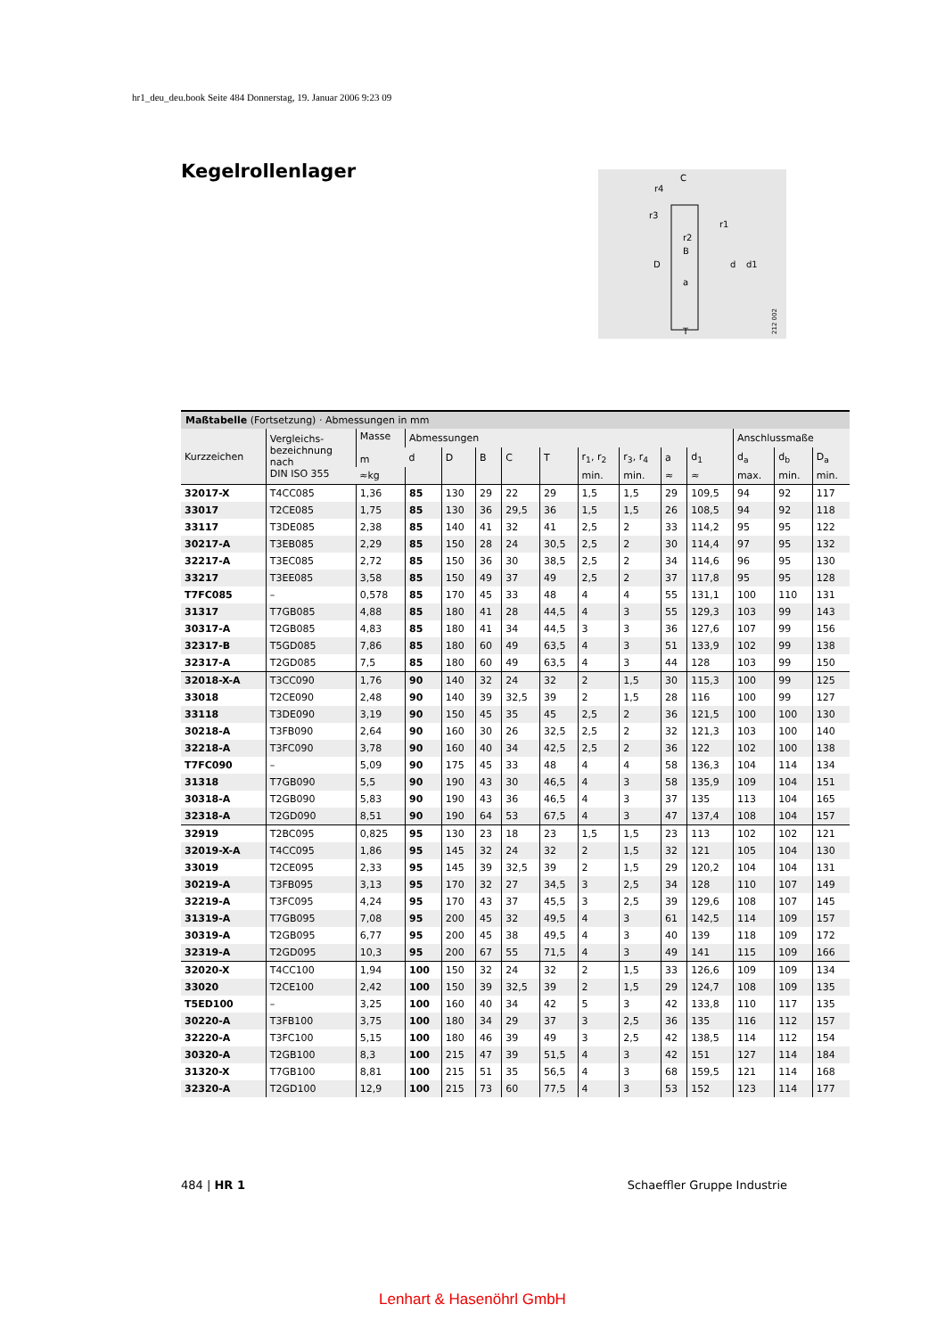hr1_deu_deu.book Seite 484 Donnerstag, 19. Januar 2006 9:23 09
Kegelrollenlager
C
D
d
d1
B
a
T
r4
r3
r1
r2
212 002
Maßtabelle (Fortsetzung) · Abmessungen in mm
| Kurzzeichen | Vergleichs- bezeichnung nach DIN ISO 355 | Masse m | Abmessungen | | | | | | | | | Anschlussmaße | | |
| --- | --- | --- | --- | --- | --- | --- | --- | --- | --- | --- | --- | --- | --- | --- |
| | | | d | D | B | C | T | r<sub>1</sub>, r<sub>2</sub> | r<sub>3</sub>, r<sub>4</sub> | a | d<sub>1</sub> | d<sub>a</sub> | d<sub>b</sub> | D<sub>a</sub> |
| | | ≈kg | | | | | | min. | min. | ≈ | ≈ | max. | min. | min. |
| 32017-X | T4CC085 | 1,36 | 85 | 130 | 29 | 22 | 29 | 1,5 | 1,5 | 29 | 109,5 | 94 | 92 | 117 |
| 33017 | T2CE085 | 1,75 | 85 | 130 | 36 | 29,5 | 36 | 1,5 | 1,5 | 26 | 108,5 | 94 | 92 | 118 |
| 33117 | T3DE085 | 2,38 | 85 | 140 | 41 | 32 | 41 | 2,5 | 2 | 33 | 114,2 | 95 | 95 | 122 |
| 30217-A | T3EB085 | 2,29 | 85 | 150 | 28 | 24 | 30,5 | 2,5 | 2 | 30 | 114,4 | 97 | 95 | 132 |
| 32217-A | T3EC085 | 2,72 | 85 | 150 | 36 | 30 | 38,5 | 2,5 | 2 | 34 | 114,6 | 96 | 95 | 130 |
| 33217 | T3EE085 | 3,58 | 85 | 150 | 49 | 37 | 49 | 2,5 | 2 | 37 | 117,8 | 95 | 95 | 128 |
| T7FC085 | – | 0,578 | 85 | 170 | 45 | 33 | 48 | 4 | 4 | 55 | 131,1 | 100 | 110 | 131 |
| 31317 | T7GB085 | 4,88 | 85 | 180 | 41 | 28 | 44,5 | 4 | 3 | 55 | 129,3 | 103 | 99 | 143 |
| 30317-A | T2GB085 | 4,83 | 85 | 180 | 41 | 34 | 44,5 | 3 | 3 | 36 | 127,6 | 107 | 99 | 156 |
| 32317-B | T5GD085 | 7,86 | 85 | 180 | 60 | 49 | 63,5 | 4 | 3 | 51 | 133,9 | 102 | 99 | 138 |
| 32317-A | T2GD085 | 7,5 | 85 | 180 | 60 | 49 | 63,5 | 4 | 3 | 44 | 128 | 103 | 99 | 150 |
| 32018-X-A | T3CC090 | 1,76 | 90 | 140 | 32 | 24 | 32 | 2 | 1,5 | 30 | 115,3 | 100 | 99 | 125 |
| 33018 | T2CE090 | 2,48 | 90 | 140 | 39 | 32,5 | 39 | 2 | 1,5 | 28 | 116 | 100 | 99 | 127 |
| 33118 | T3DE090 | 3,19 | 90 | 150 | 45 | 35 | 45 | 2,5 | 2 | 36 | 121,5 | 100 | 100 | 130 |
| 30218-A | T3FB090 | 2,64 | 90 | 160 | 30 | 26 | 32,5 | 2,5 | 2 | 32 | 121,3 | 103 | 100 | 140 |
| 32218-A | T3FC090 | 3,78 | 90 | 160 | 40 | 34 | 42,5 | 2,5 | 2 | 36 | 122 | 102 | 100 | 138 |
| T7FC090 | – | 5,09 | 90 | 175 | 45 | 33 | 48 | 4 | 4 | 58 | 136,3 | 104 | 114 | 134 |
| 31318 | T7GB090 | 5,5 | 90 | 190 | 43 | 30 | 46,5 | 4 | 3 | 58 | 135,9 | 109 | 104 | 151 |
| 30318-A | T2GB090 | 5,83 | 90 | 190 | 43 | 36 | 46,5 | 4 | 3 | 37 | 135 | 113 | 104 | 165 |
| 32318-A | T2GD090 | 8,51 | 90 | 190 | 64 | 53 | 67,5 | 4 | 3 | 47 | 137,4 | 108 | 104 | 157 |
| 32919 | T2BC095 | 0,825 | 95 | 130 | 23 | 18 | 23 | 1,5 | 1,5 | 23 | 113 | 102 | 102 | 121 |
| 32019-X-A | T4CC095 | 1,86 | 95 | 145 | 32 | 24 | 32 | 2 | 1,5 | 32 | 121 | 105 | 104 | 130 |
| 33019 | T2CE095 | 2,33 | 95 | 145 | 39 | 32,5 | 39 | 2 | 1,5 | 29 | 120,2 | 104 | 104 | 131 |
| 30219-A | T3FB095 | 3,13 | 95 | 170 | 32 | 27 | 34,5 | 3 | 2,5 | 34 | 128 | 110 | 107 | 149 |
| 32219-A | T3FC095 | 4,24 | 95 | 170 | 43 | 37 | 45,5 | 3 | 2,5 | 39 | 129,6 | 108 | 107 | 145 |
| 31319-A | T7GB095 | 7,08 | 95 | 200 | 45 | 32 | 49,5 | 4 | 3 | 61 | 142,5 | 114 | 109 | 157 |
| 30319-A | T2GB095 | 6,77 | 95 | 200 | 45 | 38 | 49,5 | 4 | 3 | 40 | 139 | 118 | 109 | 172 |
| 32319-A | T2GD095 | 10,3 | 95 | 200 | 67 | 55 | 71,5 | 4 | 3 | 49 | 141 | 115 | 109 | 166 |
| 32020-X | T4CC100 | 1,94 | 100 | 150 | 32 | 24 | 32 | 2 | 1,5 | 33 | 126,6 | 109 | 109 | 134 |
| 33020 | T2CE100 | 2,42 | 100 | 150 | 39 | 32,5 | 39 | 2 | 1,5 | 29 | 124,7 | 108 | 109 | 135 |
| T5ED100 | – | 3,25 | 100 | 160 | 40 | 34 | 42 | 5 | 3 | 42 | 133,8 | 110 | 117 | 135 |
| 30220-A | T3FB100 | 3,75 | 100 | 180 | 34 | 29 | 37 | 3 | 2,5 | 36 | 135 | 116 | 112 | 157 |
| 32220-A | T3FC100 | 5,15 | 100 | 180 | 46 | 39 | 49 | 3 | 2,5 | 42 | 138,5 | 114 | 112 | 154 |
| 30320-A | T2GB100 | 8,3 | 100 | 215 | 47 | 39 | 51,5 | 4 | 3 | 42 | 151 | 127 | 114 | 184 |
| 31320-X | T7GB100 | 8,81 | 100 | 215 | 51 | 35 | 56,5 | 4 | 3 | 68 | 159,5 | 121 | 114 | 168 |
| 32320-A | T2GD100 | 12,9 | 100 | 215 | 73 | 60 | 77,5 | 4 | 3 | 53 | 152 | 123 | 114 | 177 |
484 | HR 1 Schaeffler Gruppe Industrie
Lenhart & Hasenöhrl GmbH